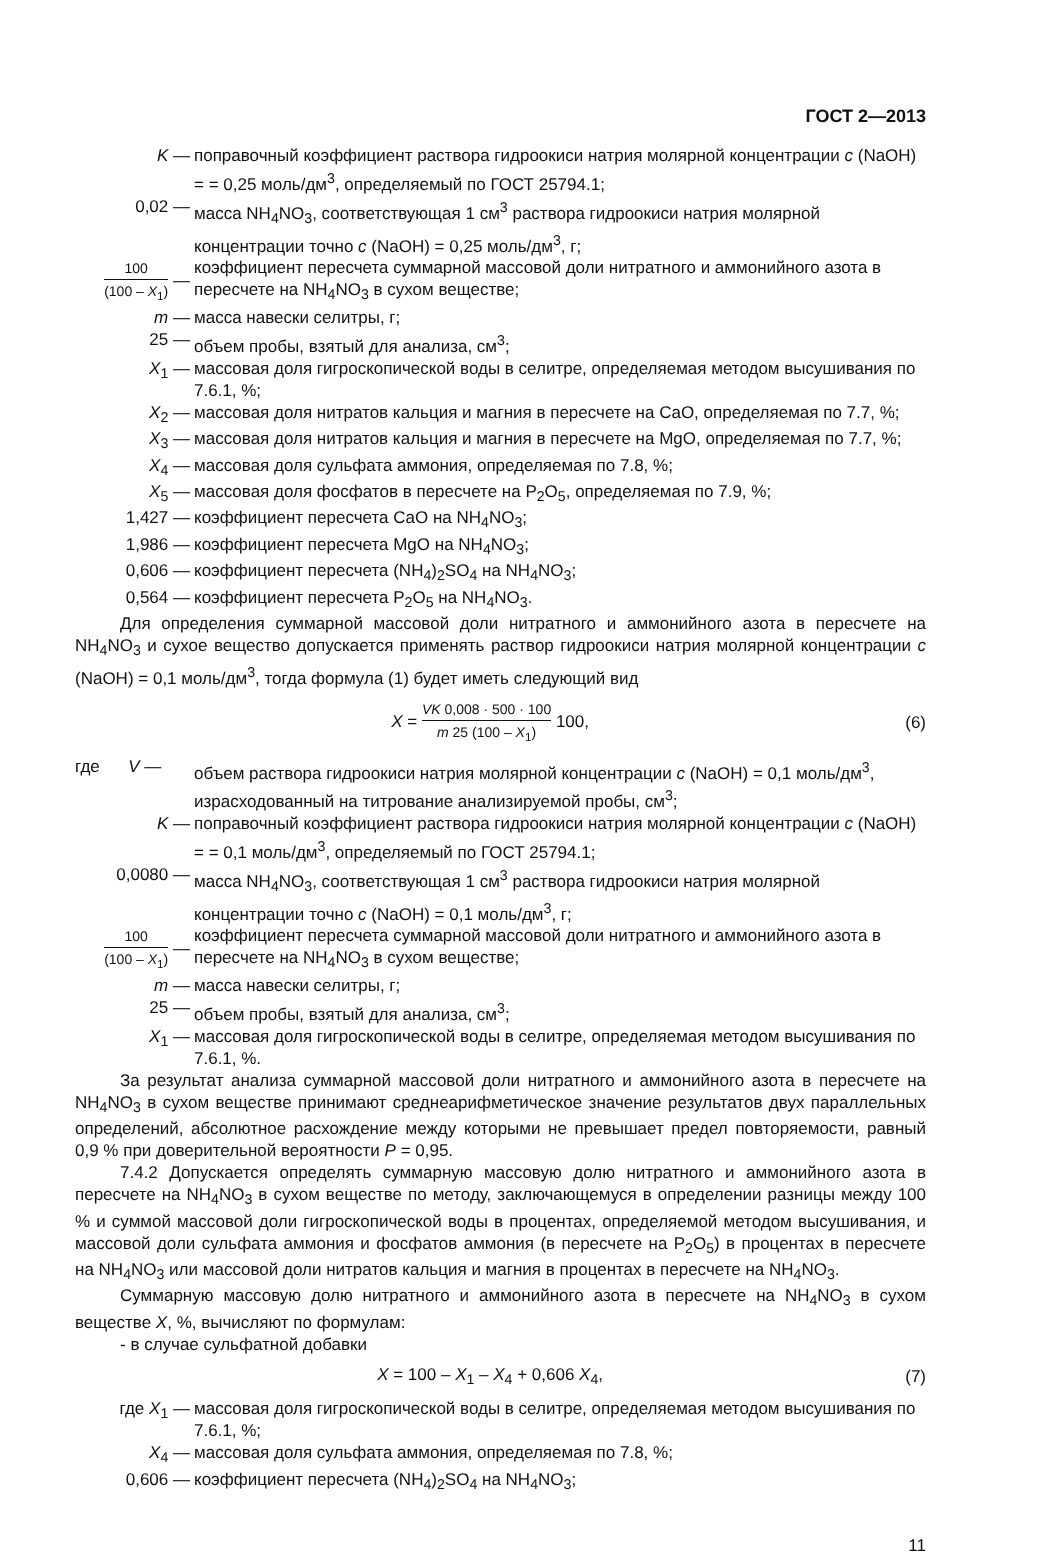ГОСТ 2—2013
K — поправочный коэффициент раствора гидроокиси натрия молярной концентрации c (NaOH) = = 0,25 моль/дм<sup>3</sup>, определяемый по ГОСТ 25794.1;
0,02 — масса NH<sub>4</sub>NO<sub>3</sub>, соответствующая 1 см<sup>3</sup> раствора гидроокиси натрия молярной концентрации точно c (NaOH) = 0,25 моль/дм<sup>3</sup>, г;
100 (100 – X<sub>1</sub>) —
коэффициент пересчета суммарной массовой доли нитратного и аммонийного азота в пересчете на NH<sub>4</sub>NO<sub>3</sub> в сухом веществе;
m — масса навески селитры, г;
25 — объем пробы, взятый для анализа, см<sup>3</sup>;
X<sub>1</sub> — массовая доля гигроскопической воды в селитре, определяемая методом высушивания по 7.6.1, %;
X<sub>2</sub> — массовая доля нитратов кальция и магния в пересчете на CaO, определяемая по 7.7, %;
X<sub>3</sub> — массовая доля нитратов кальция и магния в пересчете на MgO, определяемая по 7.7, %;
X<sub>4</sub> — массовая доля сульфата аммония, определяемая по 7.8, %;
X<sub>5</sub> — массовая доля фосфатов в пересчете на P<sub>2</sub>O<sub>5</sub>, определяемая по 7.9, %;
1,427 — коэффициент пересчета CaO на NH<sub>4</sub>NO<sub>3</sub>;
1,986 — коэффициент пересчета MgO на NH<sub>4</sub>NO<sub>3</sub>;
0,606 — коэффициент пересчета (NH<sub>4</sub>)<sub>2</sub>SO<sub>4</sub> на NH<sub>4</sub>NO<sub>3</sub>;
0,564 — коэффициент пересчета P<sub>2</sub>O<sub>5</sub> на NH<sub>4</sub>NO<sub>3</sub>.
Для определения суммарной массовой доли нитратного и аммонийного азота в пересчете на NH<sub>4</sub>NO<sub>3</sub> и сухое вещество допускается применять раствор гидроокиси натрия молярной концентрации c (NaOH) = 0,1 моль/дм<sup>3</sup>, тогда формула (1) будет иметь следующий вид
X = VK 0,008 · 500 · 100 m 25 (100 – X<sub>1</sub>) 100,
(6)
где V —
объем раствора гидроокиси натрия молярной концентрации c (NaOH) = 0,1 моль/дм<sup>3</sup>, израсходованный на титрование анализируемой пробы, см<sup>3</sup>;
K — поправочный коэффициент раствора гидроокиси натрия молярной концентрации c (NaOH) = = 0,1 моль/дм<sup>3</sup>, определяемый по ГОСТ 25794.1;
0,0080 — масса NH<sub>4</sub>NO<sub>3</sub>, соответствующая 1 см<sup>3</sup> раствора гидроокиси натрия молярной концентрации точно c (NaOH) = 0,1 моль/дм<sup>3</sup>, г;
100 (100 – X<sub>1</sub>) —
коэффициент пересчета суммарной массовой доли нитратного и аммонийного азота в пересчете на NH<sub>4</sub>NO<sub>3</sub> в сухом веществе;
m — масса навески селитры, г;
25 — объем пробы, взятый для анализа, см<sup>3</sup>;
X<sub>1</sub> — массовая доля гигроскопической воды в селитре, определяемая методом высушивания по 7.6.1, %.
За результат анализа суммарной массовой доли нитратного и аммонийного азота в пересчете на NH<sub>4</sub>NO<sub>3</sub> в сухом веществе принимают среднеарифметическое значение результатов двух параллельных определений, абсолютное расхождение между которыми не превышает предел повторяемости, равный 0,9 % при доверительной вероятности P = 0,95.
7.4.2 Допускается определять суммарную массовую долю нитратного и аммонийного азота в пересчете на NH<sub>4</sub>NO<sub>3</sub> в сухом веществе по методу, заключающемуся в определении разницы между 100 % и суммой массовой доли гигроскопической воды в процентах, определяемой методом высушивания, и массовой доли сульфата аммония и фосфатов аммония (в пересчете на P<sub>2</sub>O<sub>5</sub>) в процентах в пересчете на NH<sub>4</sub>NO<sub>3</sub> или массовой доли нитратов кальция и магния в процентах в пересчете на NH<sub>4</sub>NO<sub>3</sub>.
Суммарную массовую долю нитратного и аммонийного азота в пересчете на NH<sub>4</sub>NO<sub>3</sub> в сухом веществе X, %, вычисляют по формулам:
- в случае сульфатной добавки
X = 100 – X<sub>1</sub> – X<sub>4</sub> + 0,606 X<sub>4</sub>, (7)
где X<sub>1</sub> — массовая доля гигроскопической воды в селитре, определяемая методом высушивания по 7.6.1, %;
X<sub>4</sub> — массовая доля сульфата аммония, определяемая по 7.8, %;
0,606 — коэффициент пересчета (NH<sub>4</sub>)<sub>2</sub>SO<sub>4</sub> на NH<sub>4</sub>NO<sub>3</sub>;
11